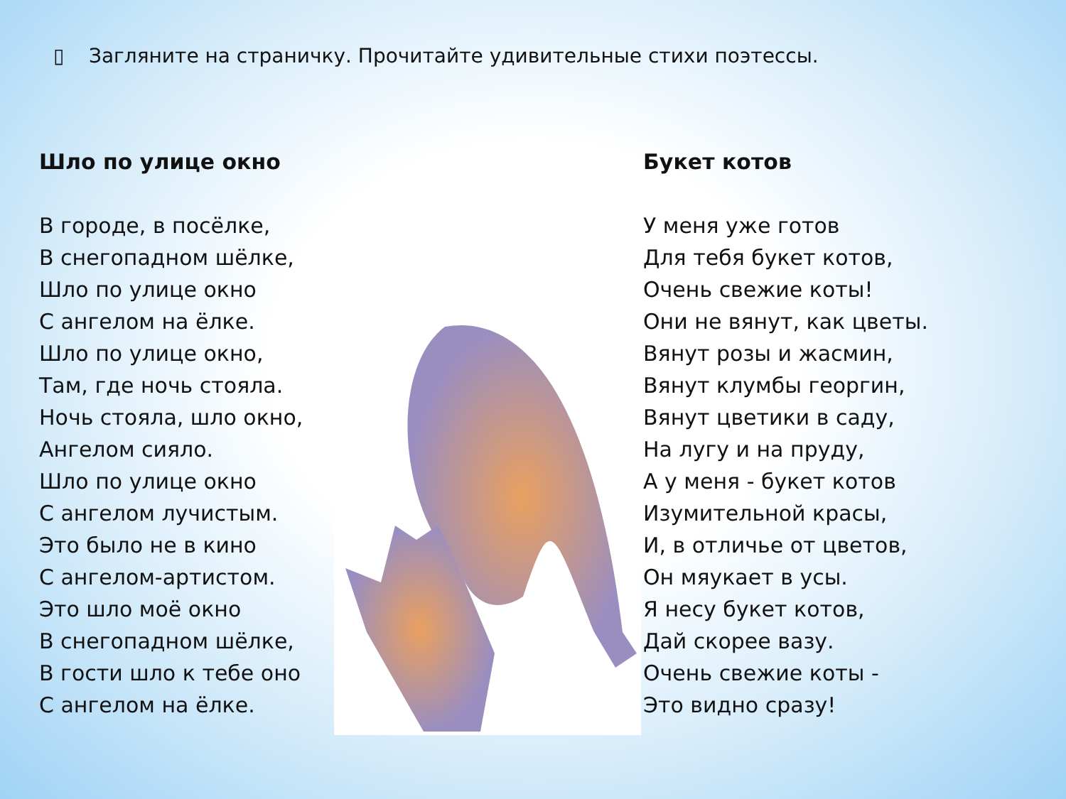▯ Загляните на страничку. Прочитайте удивительные стихи поэтессы.
Шло по улице окно
В городе, в посёлке,
В снегопадном шёлке,
Шло по улице окно
С ангелом на ёлке.
Шло по улице окно,
Там, где ночь стояла.
Ночь стояла, шло окно,
Ангелом сияло.
Шло по улице окно
С ангелом лучистым.
Это было не в кино
С ангелом-артистом.
Это шло моё окно
В снегопадном шёлке,
В гости шло к тебе оно
С ангелом на ёлке.
Букет котов
У меня уже готов
Для тебя букет котов,
Очень свежие коты!
Они не вянут, как цветы.
Вянут розы и жасмин,
Вянут клумбы георгин,
Вянут цветики в саду,
На лугу и на пруду,
А у меня - букет котов
Изумительной красы,
И, в отличье от цветов,
Он мяукает в усы.
Я несу букет котов,
Дай скорее вазу.
Очень свежие коты -
Это видно сразу!